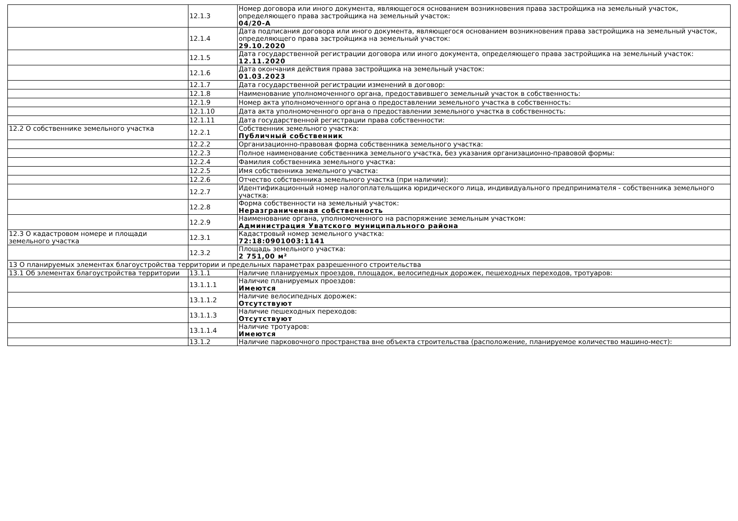| | 12.1.3 | Номер договора или иного документа, являющегося основанием возникновения права застройщика на земельный участок, определяющего права застройщика на земельный участок: 04/20-А |
| | 12.1.4 | Дата подписания договора или иного документа, являющегося основанием возникновения права застройщика на земельный участок, определяющего права застройщика на земельный участок: 29.10.2020 |
| | 12.1.5 | Дата государственной регистрации договора или иного документа, определяющего права застройщика на земельный участок: 12.11.2020 |
| | 12.1.6 | Дата окончания действия права застройщика на земельный участок: 01.03.2023 |
| | 12.1.7 | Дата государственной регистрации изменений в договор: |
| | 12.1.8 | Наименование уполномоченного органа, предоставившего земельный участок в собственность: |
| | 12.1.9 | Номер акта уполномоченного органа о предоставлении земельного участка в собственность: |
| | 12.1.10 | Дата акта уполномоченного органа о предоставлении земельного участка в собственность: |
| | 12.1.11 | Дата государственной регистрации права собственности: |
| 12.2 О собственнике земельного участка | 12.2.1 | Собственник земельного участка: Публичный собственник |
| | 12.2.2 | Организационно-правовая форма собственника земельного участка: |
| | 12.2.3 | Полное наименование собственника земельного участка, без указания организационно-правовой формы: |
| | 12.2.4 | Фамилия собственника земельного участка: |
| | 12.2.5 | Имя собственника земельного участка: |
| | 12.2.6 | Отчество собственника земельного участка (при наличии): |
| | 12.2.7 | Идентификационный номер налогоплательщика юридического лица, индивидуального предпринимателя - собственника земельного участка: |
| | 12.2.8 | Форма собственности на земельный участок: Неразграниченная собственность |
| | 12.2.9 | Наименование органа, уполномоченного на распоряжение земельным участком: Администрация Уватского муниципального района |
| 12.3 О кадастровом номере и площади земельного участка | 12.3.1 | Кадастровый номер земельного участка: 72:18:0901003:1141 |
| | 12.3.2 | Площадь земельного участка: 2 751,00 м² |
| 13 О планируемых элементах благоустройства территории и предельных параметрах разрешенного строительства | | |
| 13.1 Об элементах благоустройства территории | 13.1.1 | Наличие планируемых проездов, площадок, велосипедных дорожек, пешеходных переходов, тротуаров: |
| | 13.1.1.1 | Наличие планируемых проездов: Имеются |
| | 13.1.1.2 | Наличие велосипедных дорожек: Отсутствуют |
| | 13.1.1.3 | Наличие пешеходных переходов: Отсутствуют |
| | 13.1.1.4 | Наличие тротуаров: Имеются |
| | 13.1.2 | Наличие парковочного пространства вне объекта строительства (расположение, планируемое количество машино-мест): |